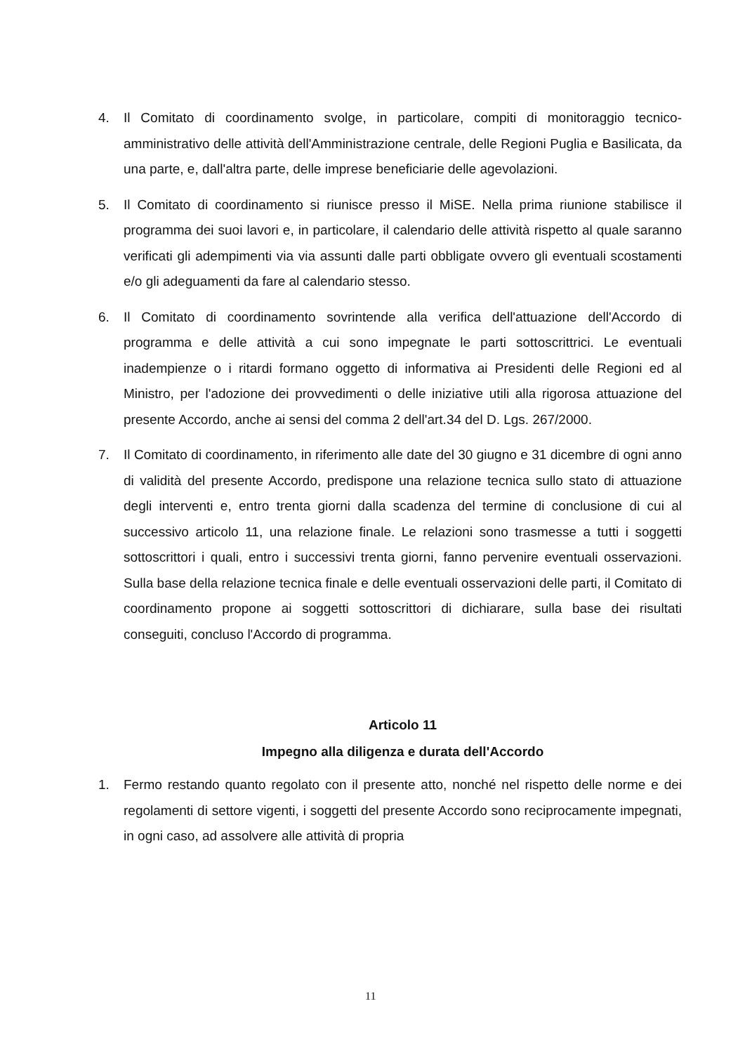4. Il Comitato di coordinamento svolge, in particolare, compiti di monitoraggio tecnico-amministrativo delle attività dell'Amministrazione centrale, delle Regioni Puglia e Basilicata, da una parte, e, dall'altra parte, delle imprese beneficiarie delle agevolazioni.
5. Il Comitato di coordinamento si riunisce presso il MiSE. Nella prima riunione stabilisce il programma dei suoi lavori e, in particolare, il calendario delle attività rispetto al quale saranno verificati gli adempimenti via via assunti dalle parti obbligate ovvero gli eventuali scostamenti e/o gli adeguamenti da fare al calendario stesso.
6. Il Comitato di coordinamento sovrintende alla verifica dell'attuazione dell'Accordo di programma e delle attività a cui sono impegnate le parti sottoscrittrici. Le eventuali inadempienze o i ritardi formano oggetto di informativa ai Presidenti delle Regioni ed al Ministro, per l'adozione dei provvedimenti o delle iniziative utili alla rigorosa attuazione del presente Accordo, anche ai sensi del comma 2 dell'art.34 del D. Lgs. 267/2000.
7. Il Comitato di coordinamento, in riferimento alle date del 30 giugno e 31 dicembre di ogni anno di validità del presente Accordo, predispone una relazione tecnica sullo stato di attuazione degli interventi e, entro trenta giorni dalla scadenza del termine di conclusione di cui al successivo articolo 11, una relazione finale. Le relazioni sono trasmesse a tutti i soggetti sottoscrittori i quali, entro i successivi trenta giorni, fanno pervenire eventuali osservazioni. Sulla base della relazione tecnica finale e delle eventuali osservazioni delle parti, il Comitato di coordinamento propone ai soggetti sottoscrittori di dichiarare, sulla base dei risultati conseguiti, concluso l'Accordo di programma.
Articolo 11
Impegno alla diligenza e durata dell'Accordo
1. Fermo restando quanto regolato con il presente atto, nonché nel rispetto delle norme e dei regolamenti di settore vigenti, i soggetti del presente Accordo sono reciprocamente impegnati, in ogni caso, ad assolvere alle attività di propria
11